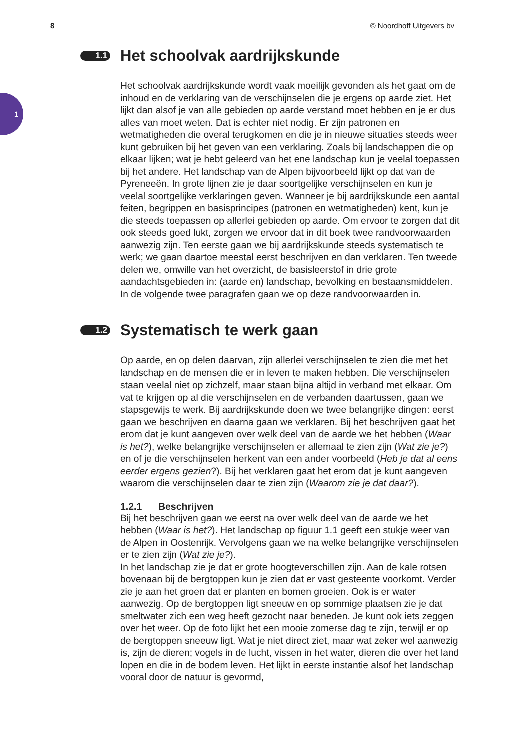8 © Noordhoff Uitgevers bv
1
1.1 Het schoolvak aardrijkskunde
Het schoolvak aardrijkskunde wordt vaak moeilijk gevonden als het gaat om de inhoud en de verklaring van de verschijnselen die je ergens op aarde ziet. Het lijkt dan alsof je van alle gebieden op aarde verstand moet hebben en je er dus alles van moet weten. Dat is echter niet nodig. Er zijn patronen en wetmatigheden die overal terugkomen en die je in nieuwe situaties steeds weer kunt gebruiken bij het geven van een verklaring. Zoals bij landschappen die op elkaar lijken; wat je hebt geleerd van het ene landschap kun je veelal toepassen bij het andere. Het landschap van de Alpen bijvoorbeeld lijkt op dat van de Pyreneeën. In grote lijnen zie je daar soortgelijke verschijnselen en kun je veelal soortgelijke verklaringen geven. Wanneer je bij aardrijkskunde een aantal feiten, begrippen en basisprincipes (patronen en wetmatigheden) kent, kun je die steeds toepassen op allerlei gebieden op aarde. Om ervoor te zorgen dat dit ook steeds goed lukt, zorgen we ervoor dat in dit boek twee randvoorwaarden aanwezig zijn. Ten eerste gaan we bij aardrijkskunde steeds systematisch te werk; we gaan daartoe meestal eerst beschrijven en dan verklaren. Ten tweede delen we, omwille van het overzicht, de basisleerstof in drie grote aandachtsgebieden in: (aarde en) landschap, bevolking en bestaansmiddelen. In de volgende twee paragrafen gaan we op deze randvoorwaarden in.
1.2 Systematisch te werk gaan
Op aarde, en op delen daarvan, zijn allerlei verschijnselen te zien die met het landschap en de mensen die er in leven te maken hebben. Die verschijnselen staan veelal niet op zichzelf, maar staan bijna altijd in verband met elkaar. Om vat te krijgen op al die verschijnselen en de verbanden daartussen, gaan we stapsgewijs te werk. Bij aardrijkskunde doen we twee belangrijke dingen: eerst gaan we beschrijven en daarna gaan we verklaren. Bij het beschrijven gaat het erom dat je kunt aangeven over welk deel van de aarde we het hebben (Waar is het?), welke belangrijke verschijnselen er allemaal te zien zijn (Wat zie je?) en of je die verschijnselen herkent van een ander voorbeeld (Heb je dat al eens eerder ergens gezien?). Bij het verklaren gaat het erom dat je kunt aangeven waarom die verschijnselen daar te zien zijn (Waarom zie je dat daar?).
1.2.1 Beschrijven
Bij het beschrijven gaan we eerst na over welk deel van de aarde we het hebben (Waar is het?). Het landschap op figuur 1.1 geeft een stukje weer van de Alpen in Oostenrijk. Vervolgens gaan we na welke belangrijke verschijnselen er te zien zijn (Wat zie je?).
In het landschap zie je dat er grote hoogteverschillen zijn. Aan de kale rotsen bovenaan bij de bergtoppen kun je zien dat er vast gesteente voorkomt. Verder zie je aan het groen dat er planten en bomen groeien. Ook is er water aanwezig. Op de bergtoppen ligt sneeuw en op sommige plaatsen zie je dat smeltwater zich een weg heeft gezocht naar beneden. Je kunt ook iets zeggen over het weer. Op de foto lijkt het een mooie zomerse dag te zijn, terwijl er op de bergtoppen sneeuw ligt. Wat je niet direct ziet, maar wat zeker wel aanwezig is, zijn de dieren; vogels in de lucht, vissen in het water, dieren die over het land lopen en die in de bodem leven. Het lijkt in eerste instantie alsof het landschap vooral door de natuur is gevormd,